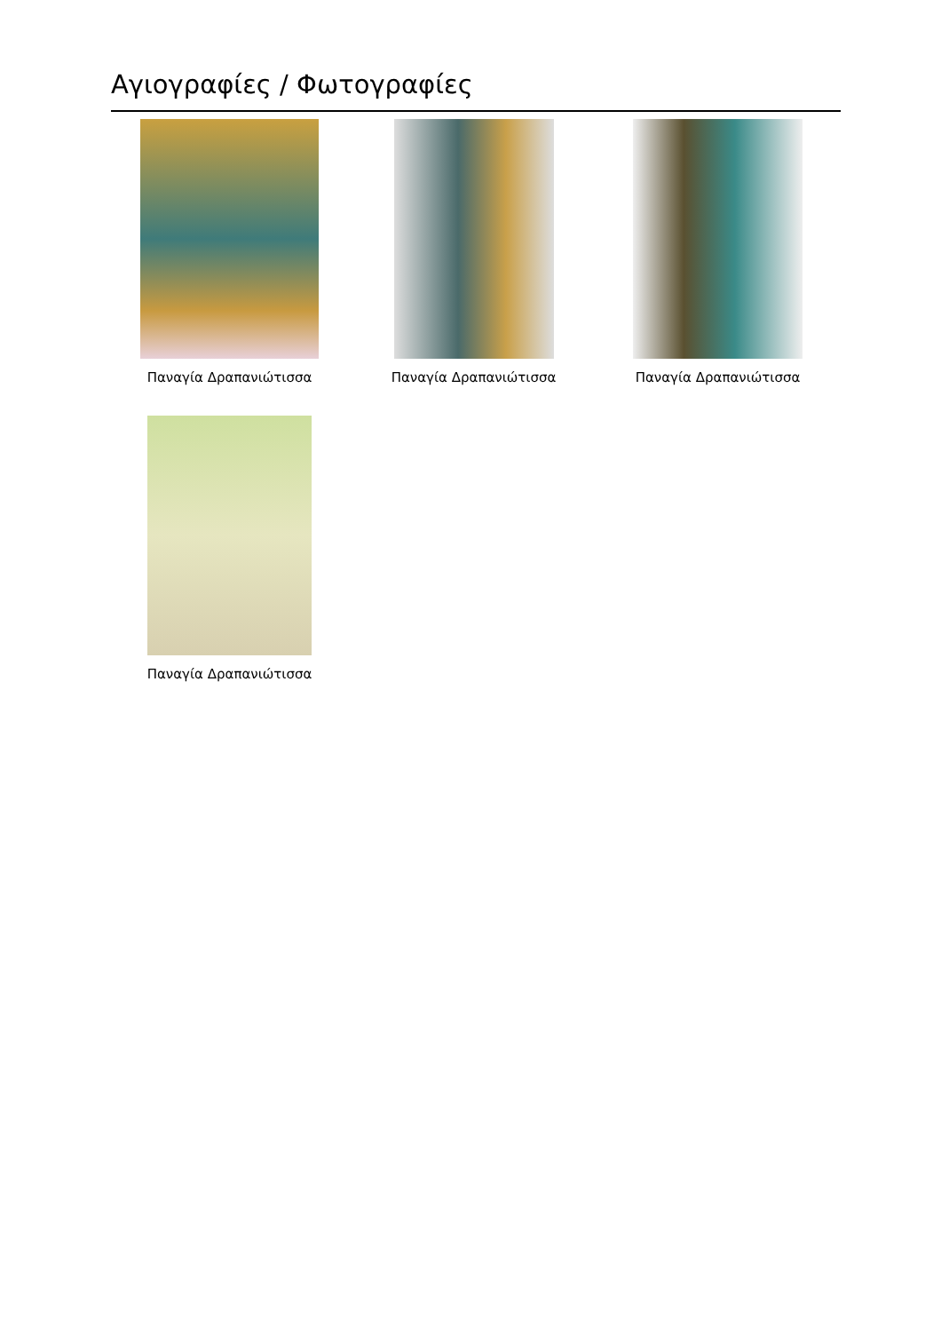Αγιογραφίες / Φωτογραφίες
Παναγία Δραπανιώτισσα
Παναγία Δραπανιώτισσα
Παναγία Δραπανιώτισσα
Παναγία Δραπανιώτισσα